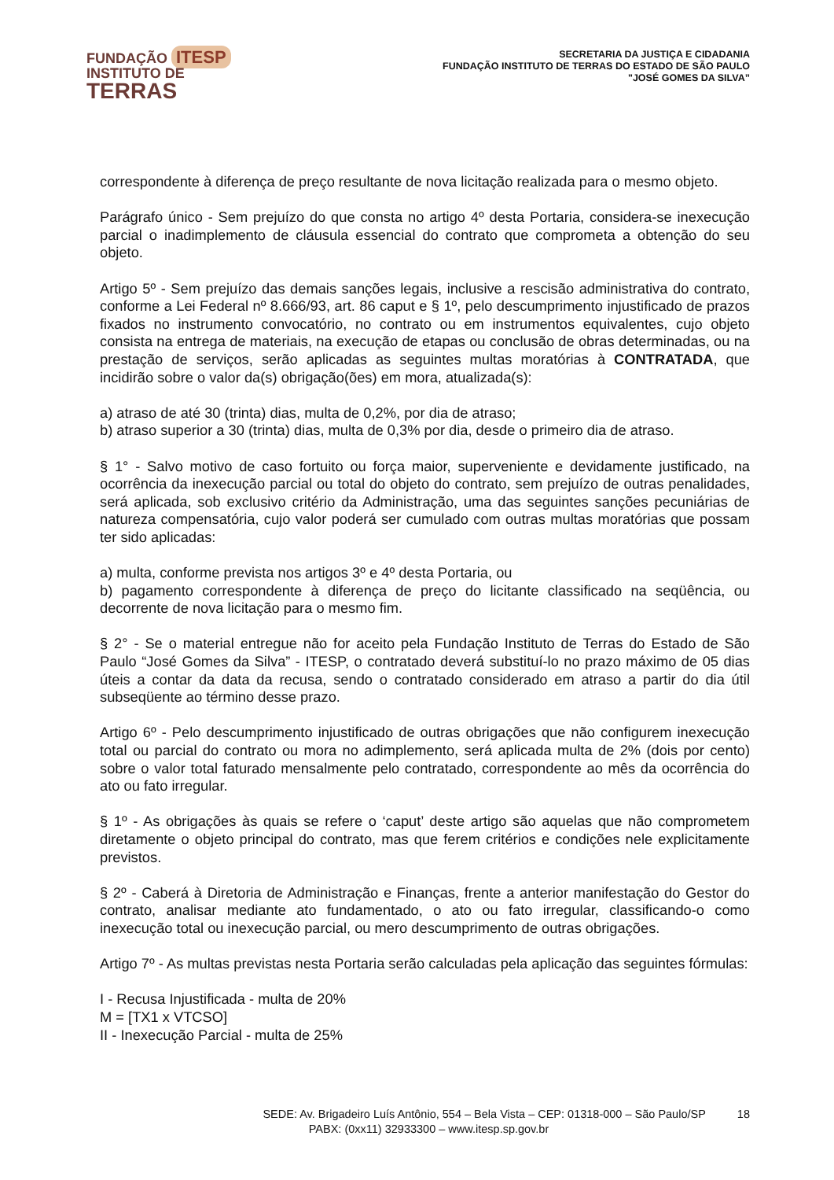FUNDAÇÃO ITESP
INSTITUTO DE
TERRAS
SECRETARIA DA JUSTIÇA E CIDADANIA
FUNDAÇÃO INSTITUTO DE TERRAS DO ESTADO DE SÃO PAULO
"JOSÉ GOMES DA SILVA”
correspondente à diferença de preço resultante de nova licitação realizada para o mesmo objeto.
Parágrafo único - Sem prejuízo do que consta no artigo 4º desta Portaria, considera-se inexecução parcial o inadimplemento de cláusula essencial do contrato que comprometa a obtenção do seu objeto.
Artigo 5º - Sem prejuízo das demais sanções legais, inclusive a rescisão administrativa do contrato, conforme a Lei Federal nº 8.666/93, art. 86 caput e § 1º, pelo descumprimento injustificado de prazos fixados no instrumento convocatório, no contrato ou em instrumentos equivalentes, cujo objeto consista na entrega de materiais, na execução de etapas ou conclusão de obras determinadas, ou na prestação de serviços, serão aplicadas as seguintes multas moratórias à CONTRATADA, que incidirão sobre o valor da(s) obrigação(ões) em mora, atualizada(s):
a) atraso de até 30 (trinta) dias, multa de 0,2%, por dia de atraso;
b) atraso superior a 30 (trinta) dias, multa de 0,3% por dia, desde o primeiro dia de atraso.
§ 1° - Salvo motivo de caso fortuito ou força maior, superveniente e devidamente justificado, na ocorrência da inexecução parcial ou total do objeto do contrato, sem prejuízo de outras penalidades, será aplicada, sob exclusivo critério da Administração, uma das seguintes sanções pecuniárias de natureza compensatória, cujo valor poderá ser cumulado com outras multas moratórias que possam ter sido aplicadas:
a) multa, conforme prevista nos artigos 3º e 4º desta Portaria, ou
b) pagamento correspondente à diferença de preço do licitante classificado na seqüência, ou decorrente de nova licitação para o mesmo fim.
§ 2° - Se o material entregue não for aceito pela Fundação Instituto de Terras do Estado de São Paulo “José Gomes da Silva” - ITESP, o contratado deverá substituí-lo no prazo máximo de 05 dias úteis a contar da data da recusa, sendo o contratado considerado em atraso a partir do dia útil subseqüente ao término desse prazo.
Artigo 6º - Pelo descumprimento injustificado de outras obrigações que não configurem inexecução total ou parcial do contrato ou mora no adimplemento, será aplicada multa de 2% (dois por cento) sobre o valor total faturado mensalmente pelo contratado, correspondente ao mês da ocorrência do ato ou fato irregular.
§ 1º - As obrigações às quais se refere o ‘caput’ deste artigo são aquelas que não comprometem diretamente o objeto principal do contrato, mas que ferem critérios e condições nele explicitamente previstos.
§ 2º - Caberá à Diretoria de Administração e Finanças, frente a anterior manifestação do Gestor do contrato, analisar mediante ato fundamentado, o ato ou fato irregular, classificando-o como inexecução total ou inexecução parcial, ou mero descumprimento de outras obrigações.
Artigo 7º - As multas previstas nesta Portaria serão calculadas pela aplicação das seguintes fórmulas:
I - Recusa Injustificada - multa de 20%
M = [TX1 x VTCSO]
II - Inexecução Parcial - multa de 25%
SEDE: Av. Brigadeiro Luís Antônio, 554 – Bela Vista – CEP: 01318-000 – São Paulo/SP 18
PABX: (0xx11) 32933300 – www.itesp.sp.gov.br